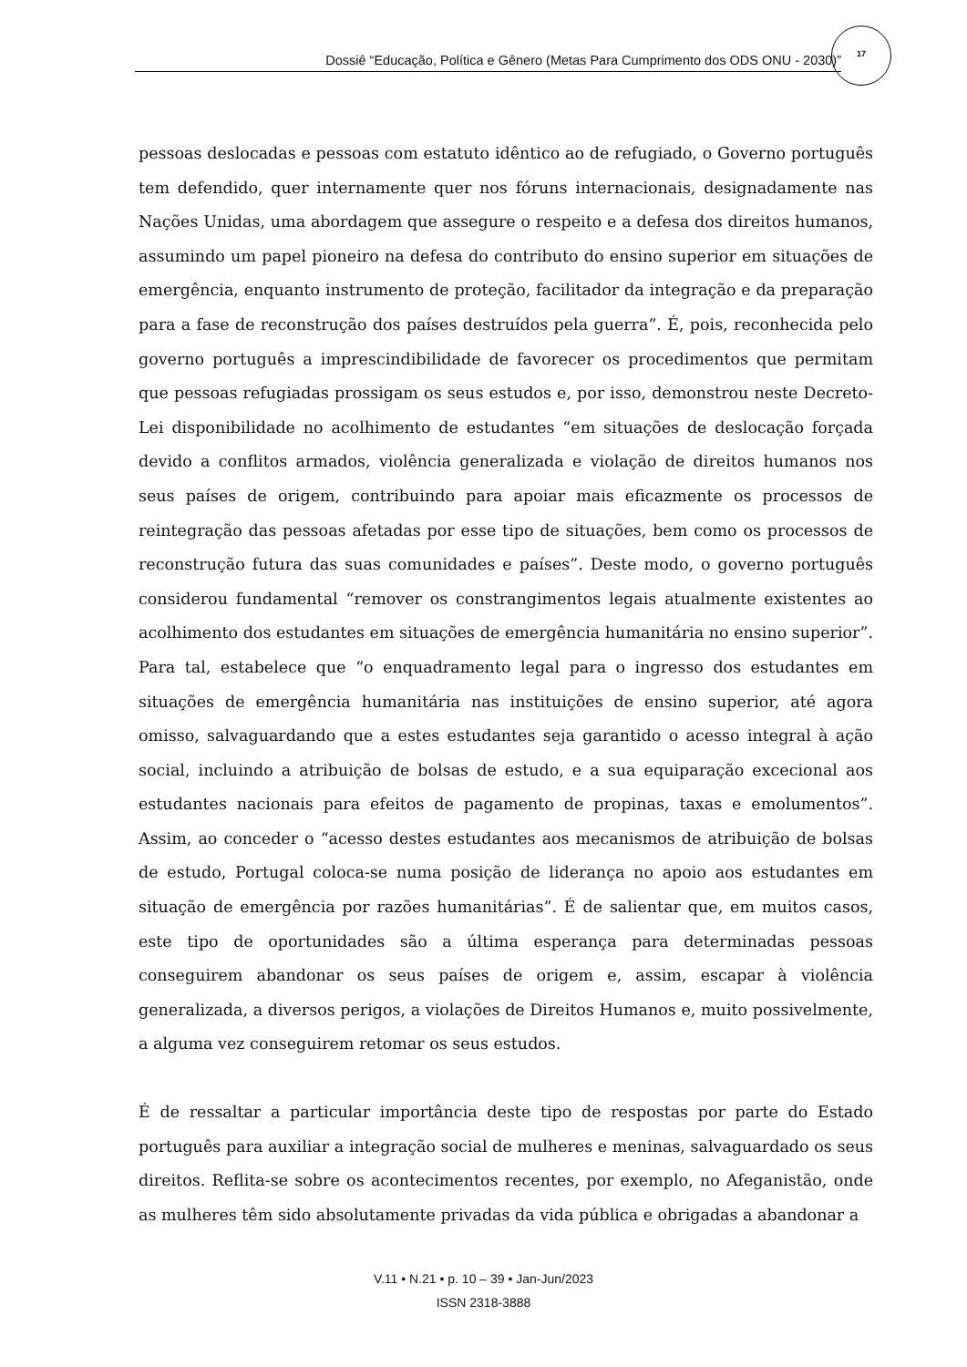Dossiê “Educação, Política e Gênero (Metas Para Cumprimento dos ODS ONU - 2030)”
17
pessoas deslocadas e pessoas com estatuto idêntico ao de refugiado, o Governo português tem defendido, quer internamente quer nos fóruns internacionais, designadamente nas Nações Unidas, uma abordagem que assegure o respeito e a defesa dos direitos humanos, assumindo um papel pioneiro na defesa do contributo do ensino superior em situações de emergência, enquanto instrumento de proteção, facilitador da integração e da preparação para a fase de reconstrução dos países destruídos pela guerra”. É, pois, reconhecida pelo governo português a imprescindibilidade de favorecer os procedimentos que permitam que pessoas refugiadas prossigam os seus estudos e, por isso, demonstrou neste Decreto-Lei disponibilidade no acolhimento de estudantes “em situações de deslocação forçada devido a conflitos armados, violência generalizada e violação de direitos humanos nos seus países de origem, contribuindo para apoiar mais eficazmente os processos de reintegração das pessoas afetadas por esse tipo de situações, bem como os processos de reconstrução futura das suas comunidades e países”. Deste modo, o governo português considerou fundamental “remover os constrangimentos legais atualmente existentes ao acolhimento dos estudantes em situações de emergência humanitária no ensino superior”. Para tal, estabelece que “o enquadramento legal para o ingresso dos estudantes em situações de emergência humanitária nas instituições de ensino superior, até agora omisso, salvaguardando que a estes estudantes seja garantido o acesso integral à ação social, incluindo a atribuição de bolsas de estudo, e a sua equiparação excecional aos estudantes nacionais para efeitos de pagamento de propinas, taxas e emolumentos”. Assim, ao conceder o “acesso destes estudantes aos mecanismos de atribuição de bolsas de estudo, Portugal coloca-se numa posição de liderança no apoio aos estudantes em situação de emergência por razões humanitárias”. É de salientar que, em muitos casos, este tipo de oportunidades são a última esperança para determinadas pessoas conseguirem abandonar os seus países de origem e, assim, escapar à violência generalizada, a diversos perigos, a violações de Direitos Humanos e, muito possivelmente, a alguma vez conseguirem retomar os seus estudos.
É de ressaltar a particular importância deste tipo de respostas por parte do Estado português para auxiliar a integração social de mulheres e meninas, salvaguardado os seus direitos. Reflita-se sobre os acontecimentos recentes, por exemplo, no Afeganistão, onde as mulheres têm sido absolutamente privadas da vida pública e obrigadas a abandonar a
V.11 • N.21 • p. 10 – 39 • Jan-Jun/2023
ISSN 2318-3888